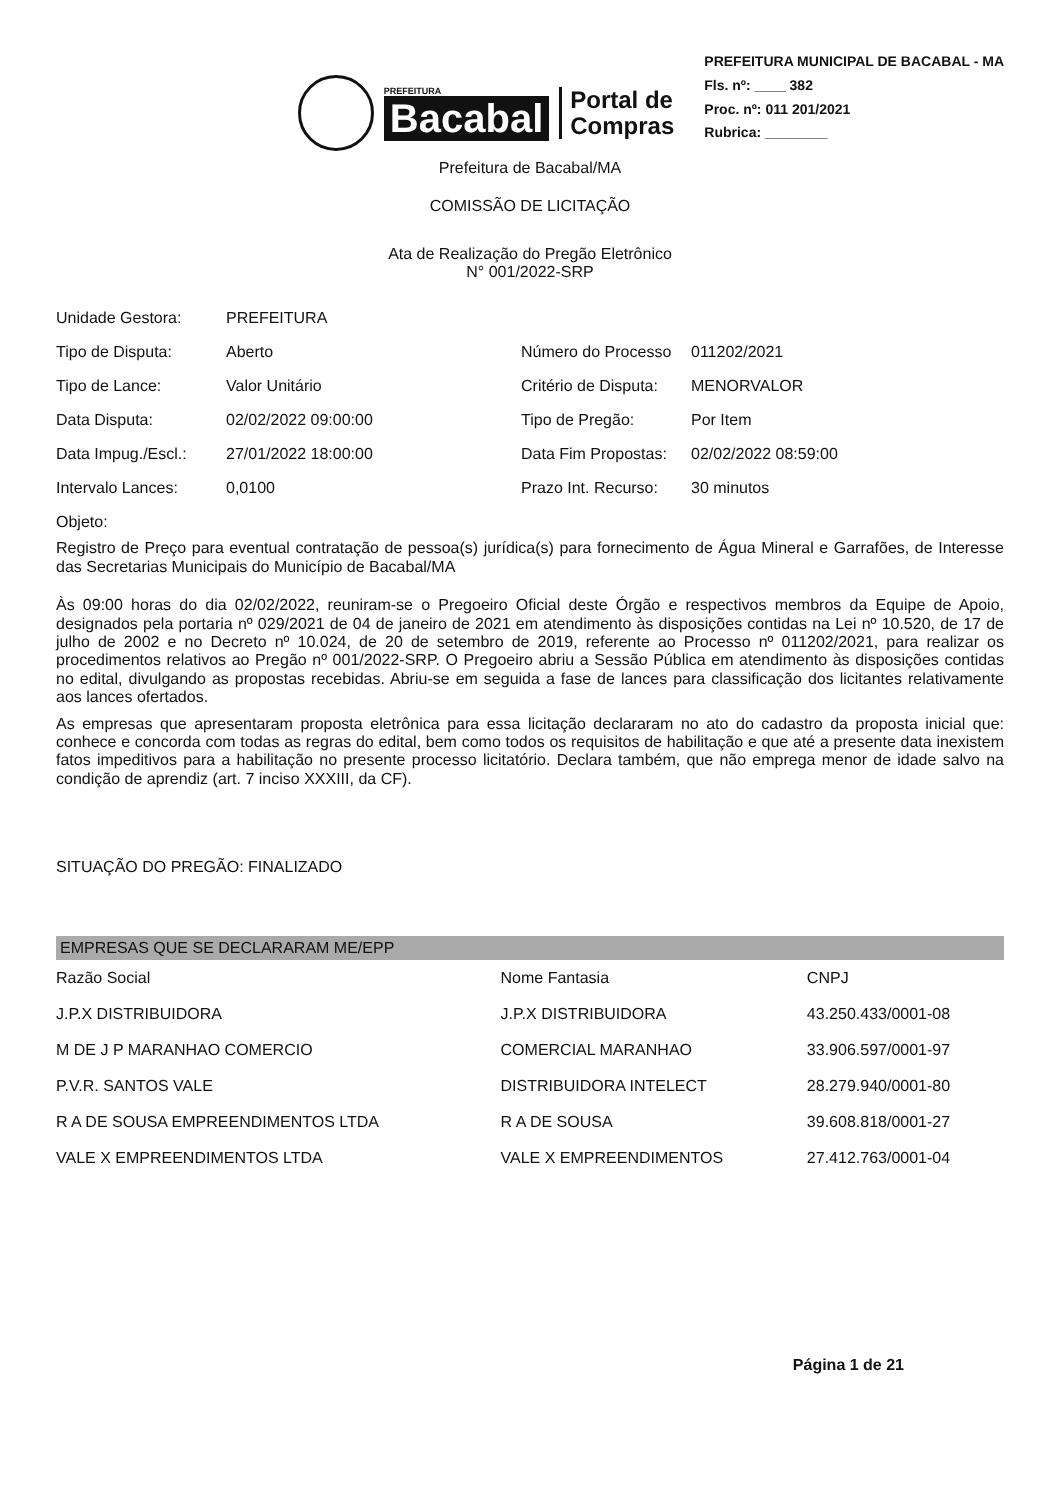PREFEITURA
Bacabal
Portal de
Compras
PREFEITURA MUNICIPAL DE BACABAL - MA
Fls. nº: ____ 382
Proc. nº: 011 201/2021
Rubrica: ________
Prefeitura de Bacabal/MA
COMISSÃO DE LICITAÇÃO
Ata de Realização do Pregão Eletrônico
N° 001/2022-SRP
| Unidade Gestora: | PREFEITURA | | |
| Tipo de Disputa: | Aberto | Número do Processo | 011202/2021 |
| Tipo de Lance: | Valor Unitário | Critério de Disputa: | MENORVALOR |
| Data Disputa: | 02/02/2022 09:00:00 | Tipo de Pregão: | Por Item |
| Data Impug./Escl.: | 27/01/2022 18:00:00 | Data Fim Propostas: | 02/02/2022 08:59:00 |
| Intervalo Lances: | 0,0100 | Prazo Int. Recurso: | 30 minutos |
Objeto:
Registro de Preço para eventual contratação de pessoa(s) jurídica(s) para fornecimento de Água Mineral e Garrafões, de Interesse das Secretarias Municipais do Município de Bacabal/MA
Às 09:00 horas do dia 02/02/2022, reuniram-se o Pregoeiro Oficial deste Órgão e respectivos membros da Equipe de Apoio, designados pela portaria nº 029/2021 de 04 de janeiro de 2021 em atendimento às disposições contidas na Lei nº 10.520, de 17 de julho de 2002 e no Decreto nº 10.024, de 20 de setembro de 2019, referente ao Processo nº 011202/2021, para realizar os procedimentos relativos ao Pregão nº 001/2022-SRP. O Pregoeiro abriu a Sessão Pública em atendimento às disposições contidas no edital, divulgando as propostas recebidas. Abriu-se em seguida a fase de lances para classificação dos licitantes relativamente aos lances ofertados.
As empresas que apresentaram proposta eletrônica para essa licitação declararam no ato do cadastro da proposta inicial que: conhece e concorda com todas as regras do edital, bem como todos os requisitos de habilitação e que até a presente data inexistem fatos impeditivos para a habilitação no presente processo licitatório. Declara também, que não emprega menor de idade salvo na condição de aprendiz (art. 7 inciso XXXIII, da CF).
SITUAÇÃO DO PREGÃO: FINALIZADO
EMPRESAS QUE SE DECLARARAM ME/EPP
| Razão Social | Nome Fantasia | CNPJ |
| --- | --- | --- |
| J.P.X DISTRIBUIDORA | J.P.X DISTRIBUIDORA | 43.250.433/0001-08 |
| M DE J P MARANHAO COMERCIO | COMERCIAL MARANHAO | 33.906.597/0001-97 |
| P.V.R. SANTOS VALE | DISTRIBUIDORA INTELECT | 28.279.940/0001-80 |
| R A DE SOUSA EMPREENDIMENTOS LTDA | R A DE SOUSA | 39.608.818/0001-27 |
| VALE X EMPREENDIMENTOS LTDA | VALE X EMPREENDIMENTOS | 27.412.763/0001-04 |
Página 1 de 21